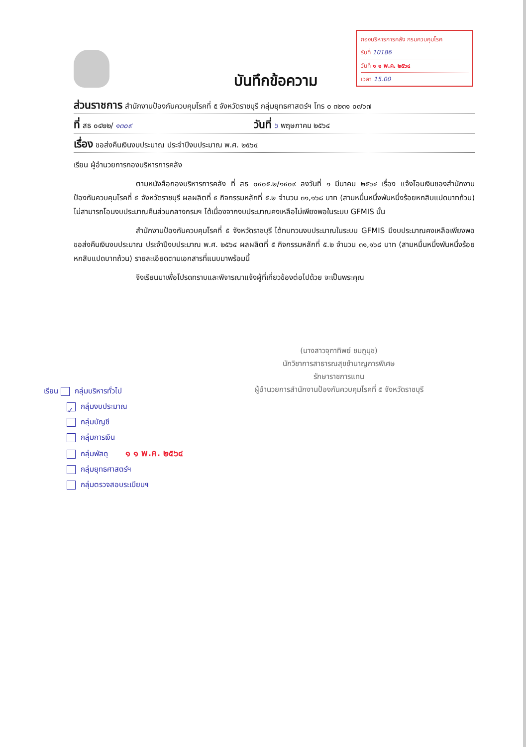กองบริหารการคลัง กรมควบคุมโรค
รับที่ 10186
วันที่ ๑ ๑ พ.ค. ๒๕๖๔
เวลา 15.00
บันทึกข้อความ
ส่วนราชการ สำนักงานป้องกันควบคุมโรคที่ ๕ จังหวัดราชบุรี กลุ่มยุทธศาสตร์ฯ โทร ๐ ๓๒๓๑ ๐๗๖๗
ที่ สธ ๐๔๒๒/ ๑๓๐๙ วันที่ ๖ พฤษภาคม ๒๕๖๔
เรื่อง ขอส่งคืนเงินงบประมาณ ประจำปีงบประมาณ พ.ศ. ๒๕๖๔
เรียน ผู้อำนวยการกองบริหารการคลัง
ตามหนังสือกองบริหารการคลัง ที่ สธ ๐๔๐๕.๒/๑๔๐๙ ลงวันที่ ๑ มีนาคม ๒๕๖๔ เรื่อง แจ้งโอนเงินของสำนักงานป้องกันควบคุมโรคที่ ๕ จังหวัดราชบุรี ผลผลิตที่ ๕ กิจกรรมหลักที่ ๕.๒ จำนวน ๓๑,๑๖๘ บาท (สามหมื่นหนึ่งพันหนึ่งร้อยหกสิบแปดบาทถ้วน) ไม่สามารถโอนงบประมาณคืนส่วนกลางกรมฯ ได้เนื่องจากงบประมาณคงเหลือไม่เพียงพอในระบบ GFMIS นั้น
สำนักงานป้องกันควบคุมโรคที่ ๕ จังหวัดราชบุรี ได้ทบทวนงบประมาณในระบบ GFMIS มีงบประมาณคงเหลือเพียงพอ ขอส่งคืนเงินงบประมาณ ประจำปีงบประมาณ พ.ศ. ๒๕๖๔ ผลผลิตที่ ๕ กิจกรรมหลักที่ ๕.๒ จำนวน ๓๑,๑๖๘ บาท (สามหมื่นหนึ่งพันหนึ่งร้อยหกสิบแปดบาทถ้วน) รายละเอียดตามเอกสารที่แนบมาพร้อมนี้
จึงเรียนมาเพื่อโปรดทราบและพิจารณาแจ้งผู้ที่เกี่ยวข้องต่อไปด้วย จะเป็นพระคุณ
(นางสาวจุฑาทิพย์ ชมภูนุช)
นักวิชาการสาธารณสุขชำนาญการพิเศษ
รักษาราชการแทน
ผู้อำนวยการสำนักงานป้องกันควบคุมโรคที่ ๕ จังหวัดราชบุรี
เรียน กลุ่มบริหารทั่วไป
✓ กลุ่มงบประมาณ
กลุ่มบัญชี
กลุ่มการเงิน
กลุ่มพัสดุ ๑ ๑ พ.ค. ๒๕๖๔
กลุ่มยุทธศาสตร์ฯ
กลุ่มตรวจสอบระเบียบฯ